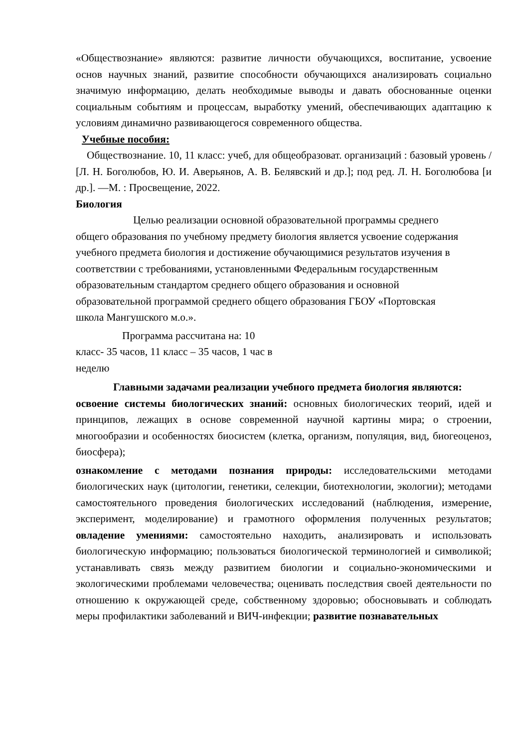«Обществознание» являются: развитие личности обучающихся, воспитание, усвоение основ научных знаний, развитие способности обучающихся анализировать социально значимую информацию, делать необходимые выводы и давать обоснованные оценки социальным событиям и процессам, выработку умений, обеспечивающих адаптацию к условиям динамично развивающегося современного общества.
Учебные пособия:
Обществознание. 10, 11 класс: учеб, для общеобразоват. организаций : базовый уровень / [Л. Н. Боголюбов, Ю. И. Аверьянов, А. В. Белявский и др.]; под ред. Л. Н. Боголюбова [и др.]. —М. : Просвещение, 2022.
Биология
Целью реализации основной образовательной программы среднего общего образования по учебному предмету биология является усвоение содержания учебного предмета биология и достижение обучающимися результатов изучения в соответствии с требованиями, установленными Федеральным государственным образовательным стандартом среднего общего образования и основной образовательной программой среднего общего образования ГБОУ «Портовская школа Мангушского м.о.».
Программа рассчитана на: 10 класс- 35 часов, 11 класс – 35 часов, 1 час в неделю
Главными задачами реализации учебного предмета биология являются:
освоение системы биологических знаний: основных биологических теорий, идей и принципов, лежащих в основе современной научной картины мира; о строении, многообразии и особенностях биосистем (клетка, организм, популяция, вид, биогеоценоз, биосфера);
ознакомление с методами познания природы: исследовательскими методами биологических наук (цитологии, генетики, селекции, биотехнологии, экологии); методами самостоятельного проведения биологических исследований (наблюдения, измерение, эксперимент, моделирование) и грамотного оформления полученных результатов; овладение умениями: самостоятельно находить, анализировать и использовать биологическую информацию; пользоваться биологической терминологией и символикой; устанавливать связь между развитием биологии и социально-экономическими и экологическими проблемами человечества; оценивать последствия своей деятельности по отношению к окружающей среде, собственному здоровью; обосновывать и соблюдать меры профилактики заболеваний и ВИЧ-инфекции; развитие познавательных